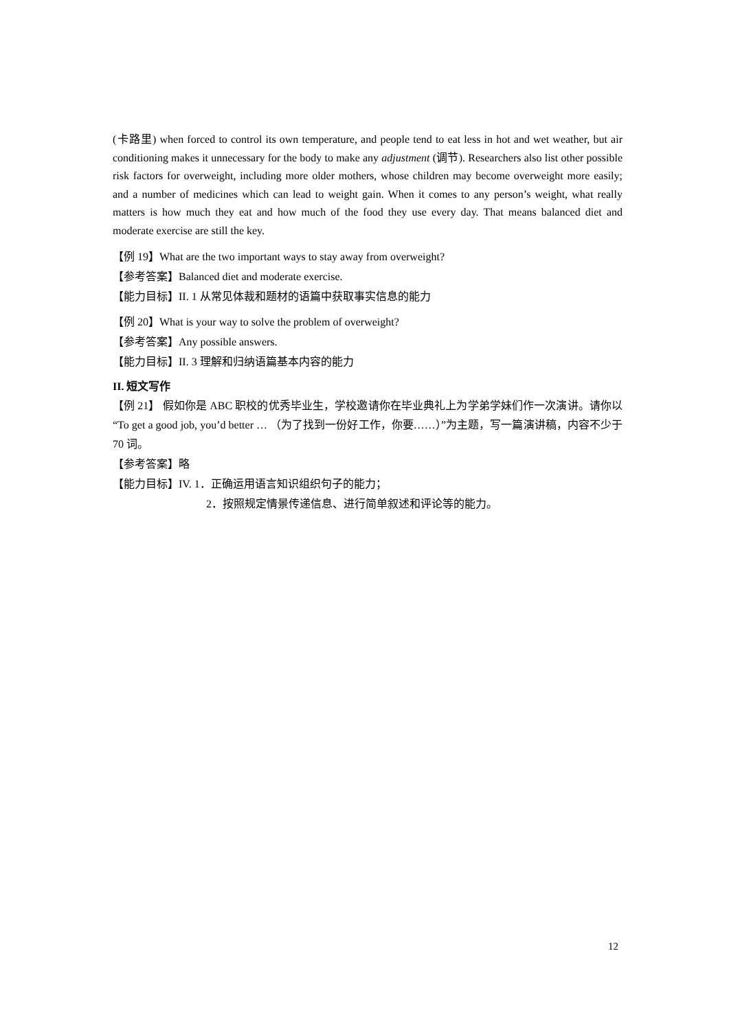(卡路里) when forced to control its own temperature, and people tend to eat less in hot and wet weather, but air conditioning makes it unnecessary for the body to make any adjustment (调节). Researchers also list other possible risk factors for overweight, including more older mothers, whose children may become overweight more easily; and a number of medicines which can lead to weight gain. When it comes to any person’s weight, what really matters is how much they eat and how much of the food they use every day. That means balanced diet and moderate exercise are still the key.
【例 19】What are the two important ways to stay away from overweight?
【参考答案】Balanced diet and moderate exercise.
【能力目标】II. 1 从常见体裁和题材的语篇中获取事实信息的能力
【例 20】What is your way to solve the problem of overweight?
【参考答案】Any possible answers.
【能力目标】II. 3 理解和归纳语篇基本内容的能力
II. 短文写作
【例 21】 假如你是 ABC 职校的优秀毕业生，学校邀请你在毕业典礼上为学弟学妹们作一次演讲。请你以 “To get a good job, you’d better … （为了找到一份好工作，你要……）”为主题，写一篇演讲稿，内容不少于 70 词。
【参考答案】略
【能力目标】IV. 1．正确运用语言知识组织句子的能力；
2．按照规定情景传递信息、进行简单叙述和评论等的能力。
12